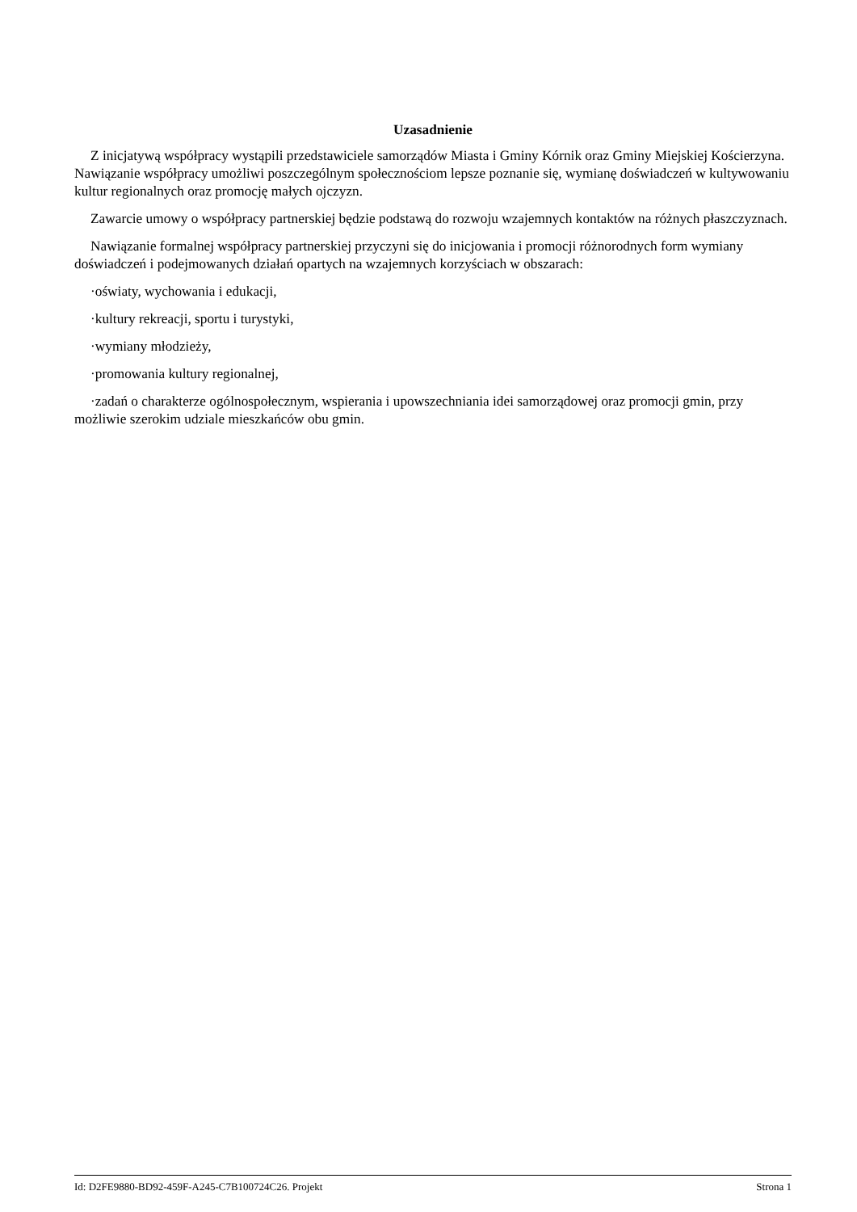Uzasadnienie
Z inicjatywą współpracy wystąpili przedstawiciele samorządów Miasta i Gminy Kórnik oraz Gminy Miejskiej Kościerzyna.
Nawiązanie współpracy umożliwi poszczególnym społecznościom lepsze poznanie się, wymianę doświadczeń w kultywowaniu kultur regionalnych oraz promocję małych ojczyzn.
Zawarcie umowy o współpracy partnerskiej będzie podstawą do rozwoju wzajemnych kontaktów na różnych płaszczyznach.
Nawiązanie formalnej współpracy partnerskiej przyczyni się do inicjowania i promocji różnorodnych form wymiany doświadczeń i podejmowanych działań opartych na wzajemnych korzyściach w obszarach:
·oświaty, wychowania i edukacji,
·kultury rekreacji, sportu i turystyki,
·wymiany młodzieży,
·promowania kultury regionalnej,
·zadań o charakterze ogólnospołecznym, wspierania i upowszechniania idei samorządowej oraz promocji gmin, przy możliwie szerokim udziale mieszkańców obu gmin.
Id: D2FE9880-BD92-459F-A245-C7B100724C26. Projekt Strona 1